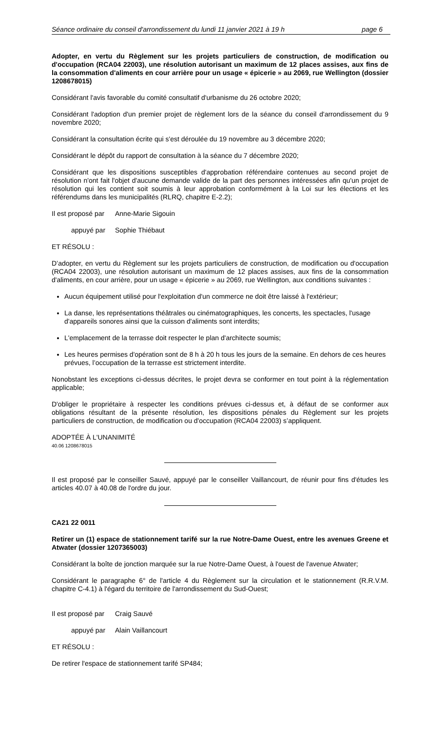Séance ordinaire du conseil d'arrondissement du lundi 11 janvier 2021 à 19 h page 6
Adopter, en vertu du Règlement sur les projets particuliers de construction, de modification ou d'occupation (RCA04 22003), une résolution autorisant un maximum de 12 places assises, aux fins de la consommation d'aliments en cour arrière pour un usage « épicerie » au 2069, rue Wellington (dossier 1208678015)
Considérant l'avis favorable du comité consultatif d'urbanisme du 26 octobre 2020;
Considérant l'adoption d'un premier projet de règlement lors de la séance du conseil d'arrondissement du 9 novembre 2020;
Considérant la consultation écrite qui s'est déroulée du 19 novembre au 3 décembre 2020;
Considérant le dépôt du rapport de consultation à la séance du 7 décembre 2020;
Considérant que les dispositions susceptibles d'approbation référendaire contenues au second projet de résolution n'ont fait l'objet d'aucune demande valide de la part des personnes intéressées afin qu'un projet de résolution qui les contient soit soumis à leur approbation conformément à la Loi sur les élections et les référendums dans les municipalités (RLRQ, chapitre E-2.2);
Il est proposé par Anne-Marie Sigouin
appuyé par Sophie Thiébaut
ET RÉSOLU :
D’adopter, en vertu du Règlement sur les projets particuliers de construction, de modification ou d'occupation (RCA04 22003), une résolution autorisant un maximum de 12 places assises, aux fins de la consommation d'aliments, en cour arrière, pour un usage « épicerie » au 2069, rue Wellington, aux conditions suivantes :
Aucun équipement utilisé pour l'exploitation d'un commerce ne doit être laissé à l'extérieur;
La danse, les représentations théâtrales ou cinématographiques, les concerts, les spectacles, l'usage d'appareils sonores ainsi que la cuisson d'aliments sont interdits;
L'emplacement de la terrasse doit respecter le plan d'architecte soumis;
Les heures permises d'opération sont de 8 h à 20 h tous les jours de la semaine. En dehors de ces heures prévues, l’occupation de la terrasse est strictement interdite.
Nonobstant les exceptions ci-dessus décrites, le projet devra se conformer en tout point à la réglementation applicable;
D'obliger le propriétaire à respecter les conditions prévues ci-dessus et, à défaut de se conformer aux obligations résultant de la présente résolution, les dispositions pénales du Règlement sur les projets particuliers de construction, de modification ou d'occupation (RCA04 22003) s’appliquent.
ADOPTÉE À L'UNANIMITÉ
40.06 1208678015
Il est proposé par le conseiller Sauvé, appuyé par le conseiller Vaillancourt, de réunir pour fins d'études les articles 40.07 à 40.08 de l'ordre du jour.
CA21 22 0011
Retirer un (1) espace de stationnement tarifé sur la rue Notre-Dame Ouest, entre les avenues Greene et Atwater (dossier 1207365003)
Considérant la boîte de jonction marquée sur la rue Notre-Dame Ouest, à l'ouest de l'avenue Atwater;
Considérant le paragraphe 6° de l'article 4 du Règlement sur la circulation et le stationnement (R.R.V.M. chapitre C-4.1) à l'égard du territoire de l'arrondissement du Sud-Ouest;
Il est proposé par Craig Sauvé
appuyé par Alain Vaillancourt
ET RÉSOLU :
De retirer l'espace de stationnement tarifé SP484;